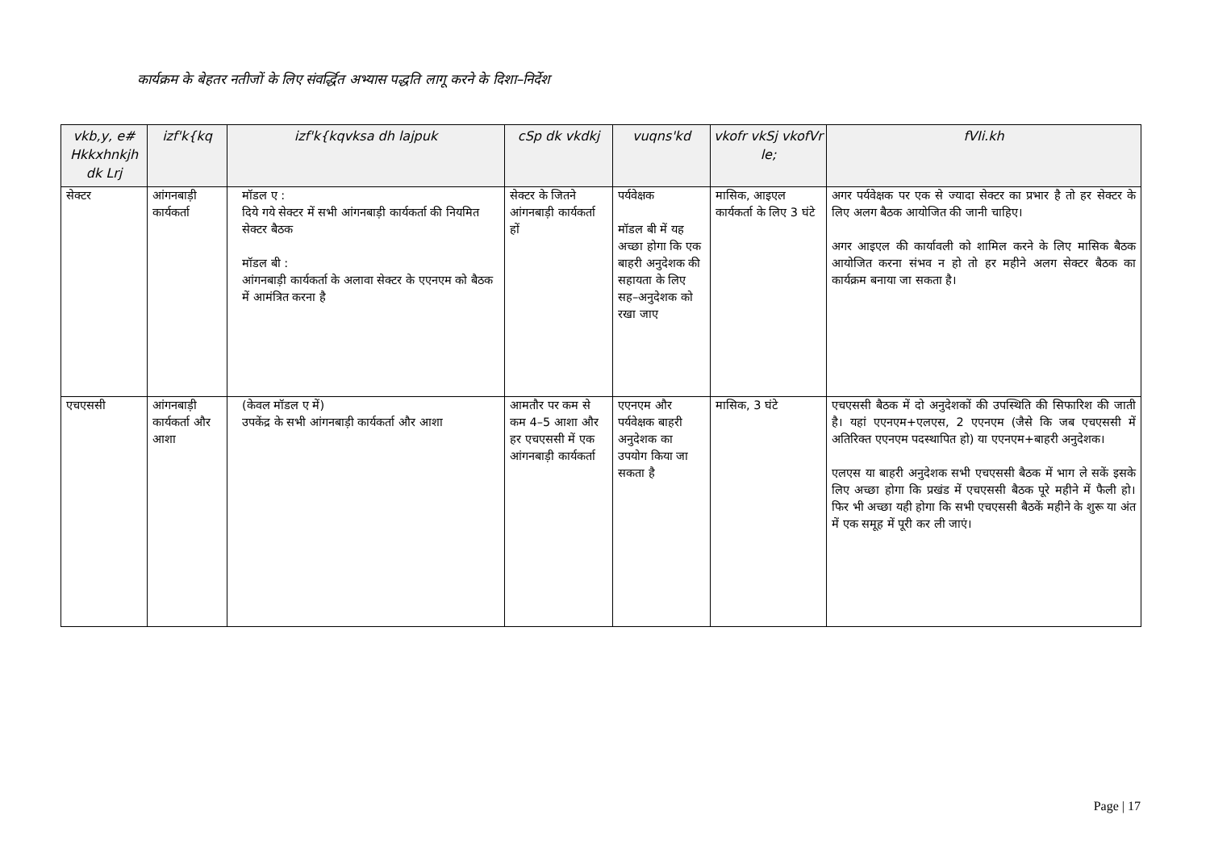कार्यक्रम के बेहतर नतीजों के लिए संवर्द्धित अभ्यास पद्धति लागू करने के दिशा–निर्देश
| vkb,y, e# Hkkxhnkjh dk Lrj | izf'k{kq | izf'k{kqvksa dh lajpuk | cSp dk vkdkj | vuqns'kd | vkofr vkSj vkofVr le; | fVIi.kh |
| --- | --- | --- | --- | --- | --- | --- |
| सेक्टर | आंगनबाड़ी कार्यकर्ता | मॉडल ए : दिये गये सेक्टर में सभी आंगनबाड़ी कार्यकर्ता की नियमित सेक्टर बैठक मॉडल बी : आंगनबाड़ी कार्यकर्ता के अलावा सेक्टर के एएनएम को बैठक में आमंत्रित करना है | सेक्टर के जितने आंगनबाड़ी कार्यकर्ता हों | पर्यवेक्षक मॉडल बी में यह अच्छा होगा कि एक बाहरी अनुदेशक की सहायता के लिए सह–अनुदेशक को रखा जाए | मासिक, आइएल कार्यकर्ता के लिए 3 घंटे | अगर पर्यवेक्षक पर एक से ज्यादा सेक्टर का प्रभार है तो हर सेक्टर के लिए अलग बैठक आयोजित की जानी चाहिए। अगर आइएल की कार्यावली को शामिल करने के लिए मासिक बैठक आयोजित करना संभव न हो तो हर महीने अलग सेक्टर बैठक का कार्यक्रम बनाया जा सकता है। |
| एचएससी | आंगनबाड़ी कार्यकर्ता और आशा | (केवल मॉडल ए में) उपकेंद्र के सभी आंगनबाड़ी कार्यकर्ता और आशा | आमतौर पर कम से कम 4–5 आशा और हर एचएससी में एक आंगनबाड़ी कार्यकर्ता | एएनएम और पर्यवेक्षक बाहरी अनुदेशक का उपयोग किया जा सकता है | मासिक, 3 घंटे | एचएससी बैठक में दो अनुदेशकों की उपस्थिति की सिफारिश की जाती है। यहां एएनएम+एलएस, 2 एएनएम (जैसे कि जब एचएससी में अतिरिक्त एएनएम पदस्थापित हो) या एएनएम+बाहरी अनुदेशक। एलएस या बाहरी अनुदेशक सभी एचएससी बैठक में भाग ले सकें इसके लिए अच्छा होगा कि प्रखंड में एचएससी बैठक पूरे महीने में फैली हो। फिर भी अच्छा यही होगा कि सभी एचएससी बैठकें महीने के शुरू या अंत में एक समूह में पूरी कर ली जाएं। |
Page | 17